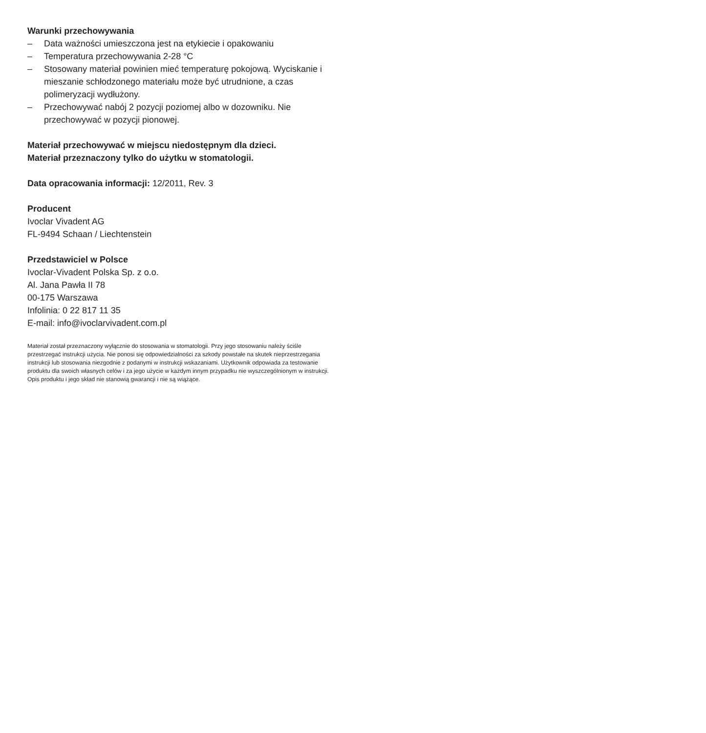Warunki przechowywania
– Data ważności umieszczona jest na etykiecie i opakowaniu
– Temperatura przechowywania 2-28 °C
– Stosowany materiał powinien mieć temperaturę pokojową. Wyciskanie i mieszanie schłodzonego materiału może być utrudnione, a czas polimeryzacji wydłużony.
– Przechowywać nabój 2 pozycji poziomej albo w dozowniku. Nie przechowywać w pozycji pionowej.
Materiał przechowywać w miejscu niedostępnym dla dzieci.
Materiał przeznaczony tylko do użytku w stomatologii.
Data opracowania informacji: 12/2011, Rev. 3
Producent
Ivoclar Vivadent AG
FL-9494 Schaan / Liechtenstein
Przedstawiciel w Polsce
Ivoclar-Vivadent Polska Sp. z o.o.
Al. Jana Pawła II 78
00-175 Warszawa
Infolinia: 0 22 817 11 35
E-mail: info@ivoclarvivadent.com.pl
Materiał został przeznaczony wyłącznie do stosowania w stomatologii. Przy jego stosowaniu należy ściśle przestrzegać instrukcji użycia. Nie ponosi się odpowiedzialności za szkody powstałe na skutek nieprzestrzegania instrukcji lub stosowania niezgodnie z podanymi w instrukcji wskazaniami. Użytkownik odpowiada za testowanie produktu dla swoich własnych celów i za jego użycie w każdym innym przypadku nie wyszczególnionym w instrukcji. Opis produktu i jego skład nie stanowią gwarancji i nie są wiążące.